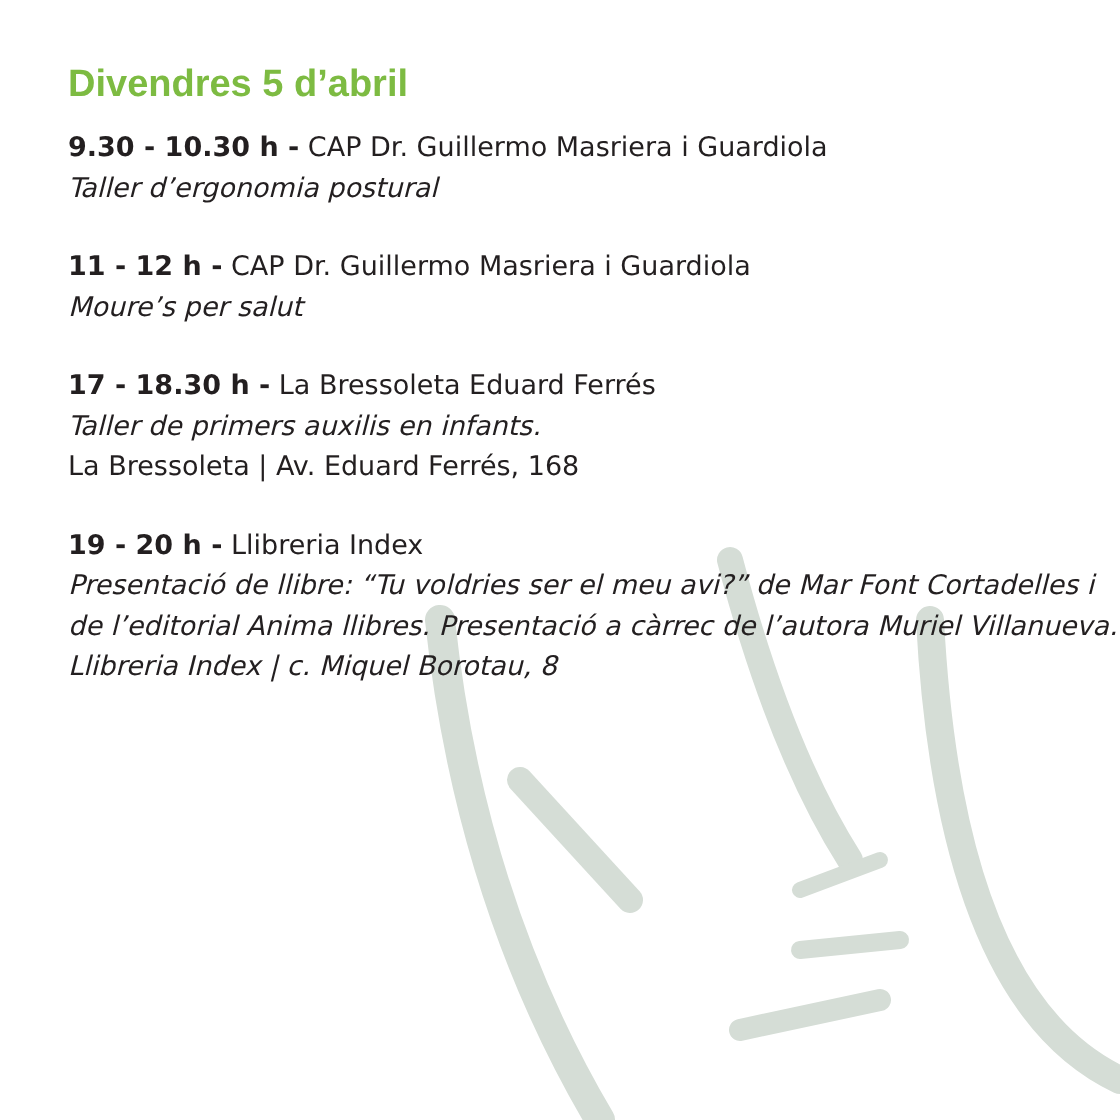Divendres 5 d’abril
9.30 - 10.30 h - CAP Dr. Guillermo Masriera i Guardiola
Taller d’ergonomia postural
11 - 12 h - CAP Dr. Guillermo Masriera i Guardiola
Moure’s per salut
17 - 18.30 h - La Bressoleta Eduard Ferrés
Taller de primers auxilis en infants.
La Bressoleta | Av. Eduard Ferrés, 168
19 - 20 h - Llibreria Index
Presentació de llibre: “Tu voldries ser el meu avi?” de Mar Font Cortadelles i de l’editorial Anima llibres. Presentació a càrrec de l’autora Muriel Villanueva.
Llibreria Index | c. Miquel Borotau, 8